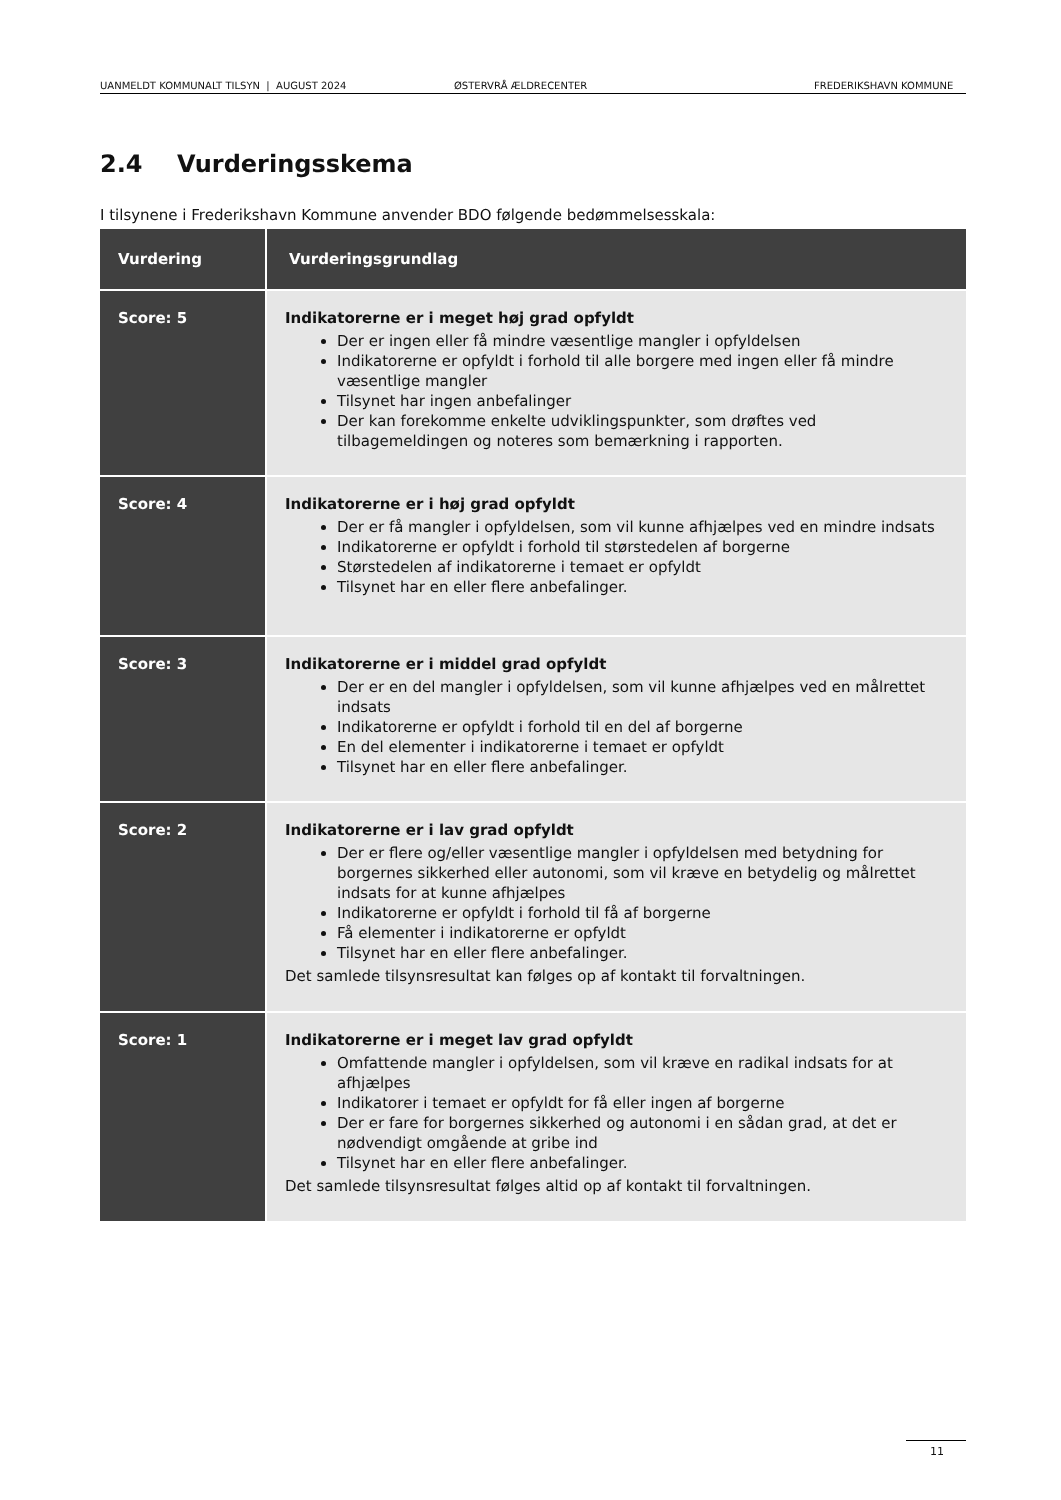UANMELDT KOMMUNALT TILSYN | AUGUST 2024 ØSTERVRÅ ÆLDRECENTER FREDERIKSHAVN KOMMUNE
2.4 Vurderingsskema
I tilsynene i Frederikshavn Kommune anvender BDO følgende bedømmelsesskala:
| Vurdering | Vurderingsgrundlag |
| --- | --- |
| Score: 5 | Indikatorerne er i meget høj grad opfyldt Der er ingen eller få mindre væsentlige mangler i opfyldelsen Indikatorerne er opfyldt i forhold til alle borgere med ingen eller få mindre væsentlige mangler Tilsynet har ingen anbefalinger Der kan forekomme enkelte udviklingspunkter, som drøftes ved tilbagemeldingen og noteres som bemærkning i rapporten. |
| Score: 4 | Indikatorerne er i høj grad opfyldt Der er få mangler i opfyldelsen, som vil kunne afhjælpes ved en mindre indsats Indikatorerne er opfyldt i forhold til størstedelen af borgerne Størstedelen af indikatorerne i temaet er opfyldt Tilsynet har en eller flere anbefalinger. |
| Score: 3 | Indikatorerne er i middel grad opfyldt Der er en del mangler i opfyldelsen, som vil kunne afhjælpes ved en målrettet indsats Indikatorerne er opfyldt i forhold til en del af borgerne En del elementer i indikatorerne i temaet er opfyldt Tilsynet har en eller flere anbefalinger. |
| Score: 2 | Indikatorerne er i lav grad opfyldt Der er flere og/eller væsentlige mangler i opfyldelsen med betydning for borgernes sikkerhed eller autonomi, som vil kræve en betydelig og målrettet indsats for at kunne afhjælpes Indikatorerne er opfyldt i forhold til få af borgerne Få elementer i indikatorerne er opfyldt Tilsynet har en eller flere anbefalinger. Det samlede tilsynsresultat kan følges op af kontakt til forvaltningen. |
| Score: 1 | Indikatorerne er i meget lav grad opfyldt Omfattende mangler i opfyldelsen, som vil kræve en radikal indsats for at afhjælpes Indikatorer i temaet er opfyldt for få eller ingen af borgerne Der er fare for borgernes sikkerhed og autonomi i en sådan grad, at det er nødvendigt omgående at gribe ind Tilsynet har en eller flere anbefalinger. Det samlede tilsynsresultat følges altid op af kontakt til forvaltningen. |
11